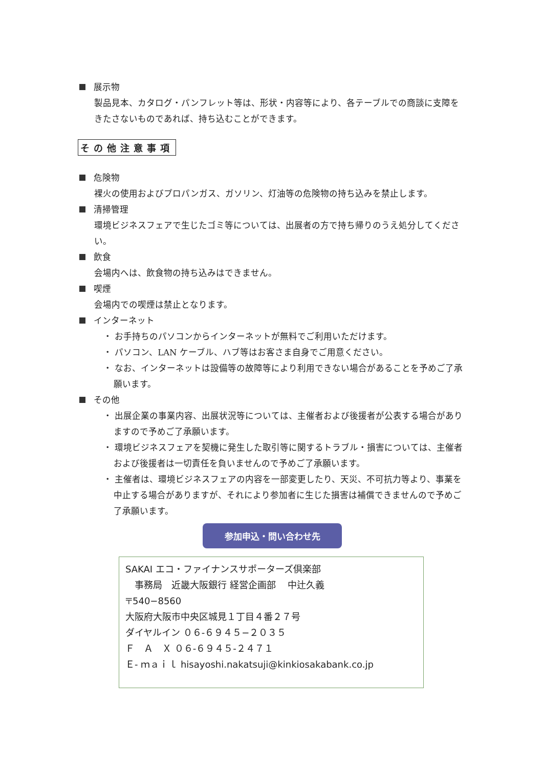展示物
製品見本、カタログ・パンフレット等は、形状・内容等により、各テーブルでの商談に支障をきたさないものであれば、持ち込むことができます。
その他注意事項
危険物
裸火の使用およびプロパンガス、ガソリン、灯油等の危険物の持ち込みを禁止します。
清掃管理
環境ビジネスフェアで生じたゴミ等については、出展者の方で持ち帰りのうえ処分してください。
飲食
会場内へは、飲食物の持ち込みはできません。
喫煙
会場内での喫煙は禁止となります。
インターネット
・ お手持ちのパソコンからインターネットが無料でご利用いただけます。
・ パソコン、LAN ケーブル、ハブ等はお客さま自身でご用意ください。
・ なお、インターネットは設備等の故障等により利用できない場合があることを予めご了承願います。
その他
・ 出展企業の事業内容、出展状況等については、主催者および後援者が公表する場合がありますので予めご了承願います。
・ 環境ビジネスフェアを契機に発生した取引等に関するトラブル・損害については、主催者および後援者は一切責任を負いませんので予めご了承願います。
・ 主催者は、環境ビジネスフェアの内容を一部変更したり、天災、不可抗力等より、事業を中止する場合がありますが、それにより参加者に生じた損害は補償できませんので予めご了承願います。
参加申込・問い合わせ先
SAKAI エコ・ファイナンスサポーターズ倶楽部
　事務局　近畿大阪銀行 経営企画部　 中辻久義
〒540−8560
大阪府大阪市中央区城見１丁目４番２７号
ダイヤルイン ０６-６９４５−２０３５
Ｆ　Ａ　Ｘ ０６-６９４５-２４７１
Ｅ- ｍａｉｌ hisayoshi.nakatsuji@kinkiosakabank.co.jp